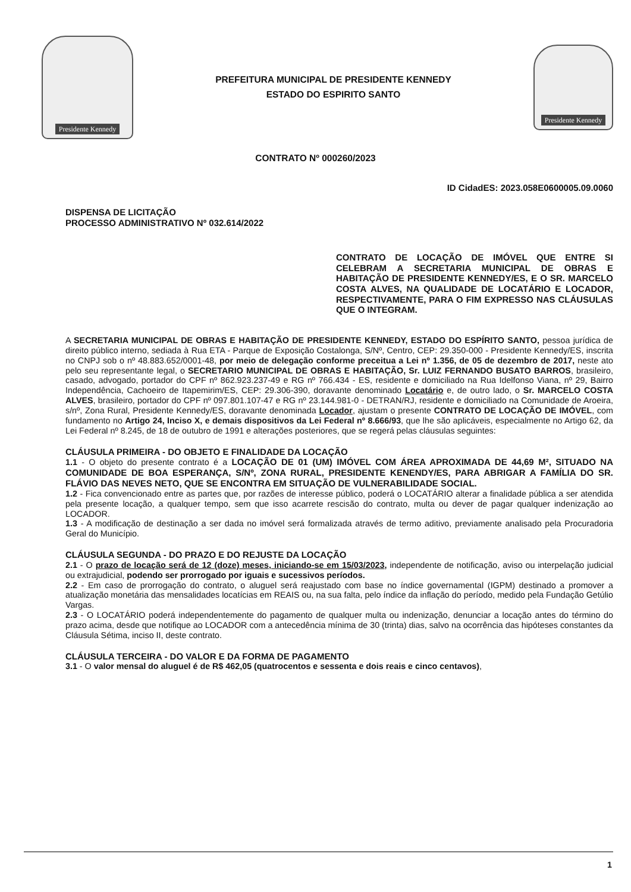Presidente Kennedy
PREFEITURA MUNICIPAL DE PRESIDENTE KENNEDY
ESTADO DO ESPIRITO SANTO
Presidente Kennedy
CONTRATO Nº 000260/2023
ID CidadES: 2023.058E0600005.09.0060
DISPENSA DE LICITAÇÃO
PROCESSO ADMINISTRATIVO Nº 032.614/2022
CONTRATO DE LOCAÇÃO DE IMÓVEL QUE ENTRE SI CELEBRAM A SECRETARIA MUNICIPAL DE OBRAS E HABITAÇÃO DE PRESIDENTE KENNEDY/ES, E O SR. MARCELO COSTA ALVES, NA QUALIDADE DE LOCATÁRIO E LOCADOR, RESPECTIVAMENTE, PARA O FIM EXPRESSO NAS CLÁUSULAS QUE O INTEGRAM.
A SECRETARIA MUNICIPAL DE OBRAS E HABITAÇÃO DE PRESIDENTE KENNEDY, ESTADO DO ESPÍRITO SANTO, pessoa jurídica de direito público interno, sediada à Rua ETA - Parque de Exposição Costalonga, S/Nº, Centro, CEP: 29.350-000 - Presidente Kennedy/ES, inscrita no CNPJ sob o nº 48.883.652/0001-48, por meio de delegação conforme preceitua a Lei nº 1.356, de 05 de dezembro de 2017, neste ato pelo seu representante legal, o SECRETARIO MUNICIPAL DE OBRAS E HABITAÇÃO, Sr. LUIZ FERNANDO BUSATO BARROS, brasileiro, casado, advogado, portador do CPF nº 862.923.237-49 e RG nº 766.434 - ES, residente e domiciliado na Rua Idelfonso Viana, nº 29, Bairro Independência, Cachoeiro de Itapemirim/ES, CEP: 29.306-390, doravante denominado Locatário e, de outro lado, o Sr. MARCELO COSTA ALVES, brasileiro, portador do CPF nº 097.801.107-47 e RG nº 23.144.981-0 - DETRAN/RJ, residente e domiciliado na Comunidade de Aroeira, s/nº, Zona Rural, Presidente Kennedy/ES, doravante denominada Locador, ajustam o presente CONTRATO DE LOCAÇÃO DE IMÓVEL, com fundamento no Artigo 24, Inciso X, e demais dispositivos da Lei Federal nº 8.666/93, que lhe são aplicáveis, especialmente no Artigo 62, da Lei Federal nº 8.245, de 18 de outubro de 1991 e alterações posteriores, que se regerá pelas cláusulas seguintes:
CLÁUSULA PRIMEIRA - DO OBJETO E FINALIDADE DA LOCAÇÃO
1.1 - O objeto do presente contrato é a LOCAÇÃO DE 01 (UM) IMÓVEL COM ÁREA APROXIMADA DE 44,69 M², SITUADO NA COMUNIDADE DE BOA ESPERANÇA, S/Nº, ZONA RURAL, PRESIDENTE KENENDY/ES, PARA ABRIGAR A FAMÍLIA DO SR. FLÁVIO DAS NEVES NETO, QUE SE ENCONTRA EM SITUAÇÃO DE VULNERABILIDADE SOCIAL.
1.2 - Fica convencionado entre as partes que, por razões de interesse público, poderá o LOCATÁRIO alterar a finalidade pública a ser atendida pela presente locação, a qualquer tempo, sem que isso acarrete rescisão do contrato, multa ou dever de pagar qualquer indenização ao LOCADOR.
1.3 - A modificação de destinação a ser dada no imóvel será formalizada através de termo aditivo, previamente analisado pela Procuradoria Geral do Município.
CLÁUSULA SEGUNDA - DO PRAZO E DO REJUSTE DA LOCAÇÃO
2.1 - O prazo de locação será de 12 (doze) meses, iniciando-se em 15/03/2023, independente de notificação, aviso ou interpelação judicial ou extrajudicial, podendo ser prorrogado por iguais e sucessivos períodos.
2.2 - Em caso de prorrogação do contrato, o aluguel será reajustado com base no índice governamental (IGPM) destinado a promover a atualização monetária das mensalidades locatícias em REAIS ou, na sua falta, pelo índice da inflação do período, medido pela Fundação Getúlio Vargas.
2.3 - O LOCATÁRIO poderá independentemente do pagamento de qualquer multa ou indenização, denunciar a locação antes do término do prazo acima, desde que notifique ao LOCADOR com a antecedência mínima de 30 (trinta) dias, salvo na ocorrência das hipóteses constantes da Cláusula Sétima, inciso II, deste contrato.
CLÁUSULA TERCEIRA - DO VALOR E DA FORMA DE PAGAMENTO
3.1 - O valor mensal do aluguel é de R$ 462,05 (quatrocentos e sessenta e dois reais e cinco centavos),
1